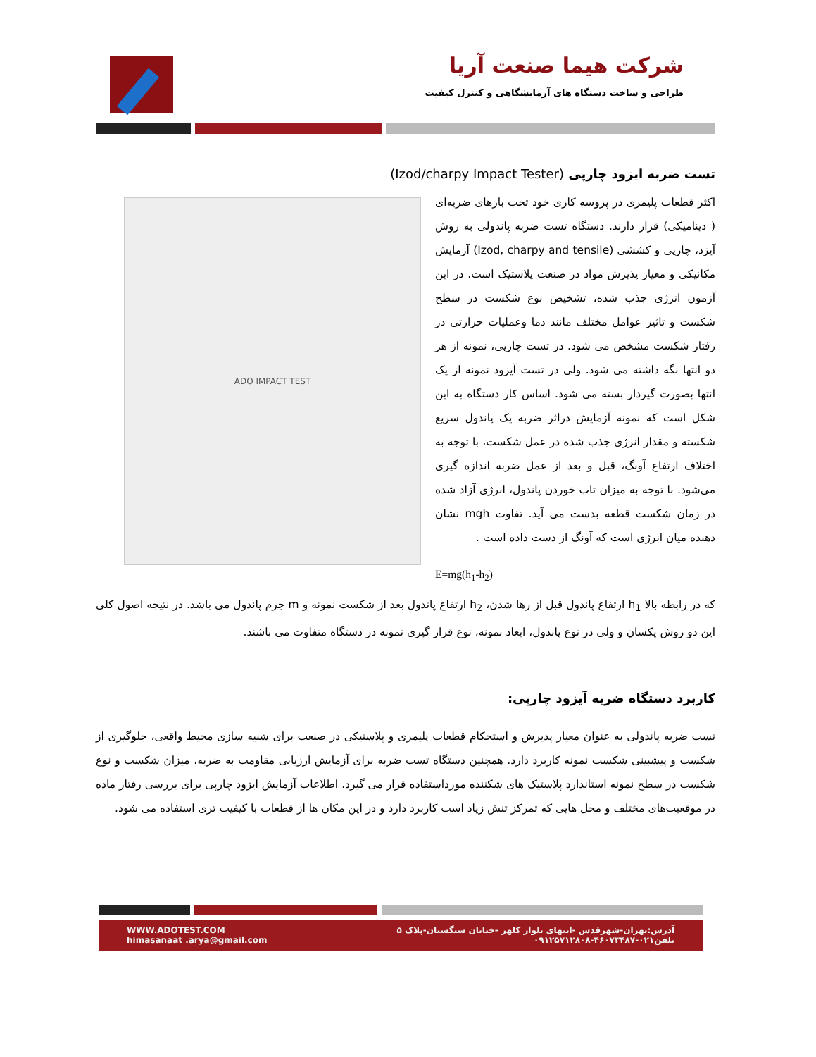شرکت هیما صنعت آریا
طراحی و ساخت دستگاه های آزمایشگاهی و کنترل کیفیت
تست ضربه ایزود چارپی (Izod/charpy Impact Tester)
ADO IMPACT TEST
اکثر قطعات پلیمری در پروسه کاری خود تحت بارهای ضربه‌ای ( دینامیکی) قرار دارند. دستگاه تست ضربه پاندولی به روش آیزد، چارپی و کششی (Izod, charpy and tensile) آزمایش مکانیکی و معیار پذیرش مواد در صنعت پلاستیک است. در این آزمون انرژی جذب شده، تشخیص نوع شکست در سطح شکست و تاثیر عوامل مختلف مانند دما وعملیات حرارتی در رفتار شکست مشخص می شود. در تست چارپی، نمونه از هر دو انتها نگه داشته می شود. ولی در تست آیزود نمونه از یک انتها بصورت گیردار بسته می شود. اساس کار دستگاه به این شکل است که نمونه آزمایش دراثر ضربه یک پاندول سریع شکسته و مقدار انرژی جذب شده در عمل شکست، با توجه به اختلاف ارتفاع آونگ، قبل و بعد از عمل ضربه اندازه گیری می‌شود. با توجه به میزان تاب خوردن پاندول، انرژی آزاد شده در زمان شکست قطعه بدست می آید. تفاوت mgh نشان دهنده میان انرژی است که آونگ از دست داده است .
E=mg(h<sub>1</sub>-h<sub>2</sub>)
که در رابطه بالا h<sub>1</sub> ارتفاع پاندول قبل از رها شدن، h<sub>2</sub> ارتفاع پاندول بعد از شکست نمونه و m جرم پاندول می باشد. در نتیجه اصول کلی این دو روش یکسان و ولی در نوع پاندول، ابعاد نمونه، نوع قرار گیری نمونه در دستگاه متفاوت می باشند.
کاربرد دستگاه ضربه آیزود چارپی:
تست ضربه پاندولی به عنوان معیار پذیرش و استحکام قطعات پلیمری و پلاستیکی در صنعت برای شبیه سازی محیط واقعی، جلوگیری از شکست و پیشبینی شکست نمونه کاربرد دارد. همچنین دستگاه تست ضربه برای آزمایش ارزیابی مقاومت به ضربه، میزان شکست و نوع شکست در سطح نمونه استاندارد پلاستیک های شکننده مورداستفاده قرار می گیرد. اطلاعات آزمایش ایزود چارپی برای بررسی رفتار ماده در موقعیت‌های مختلف و محل هایی که تمرکز تنش زیاد است کاربرد دارد و در این مکان ها از قطعات با کیفیت تری استفاده می شود.
WWW.ADOTEST.COM
himasanaat .arya@gmail.com
آدرس:تهران-شهرقدس -انتهای بلوار کلهر -خیابان سنگستان-پلاک ۵
تلفن۰۲۱-۴۶۰۷۳۴۸۷-۰۹۱۲۵۷۱۲۸۰۸